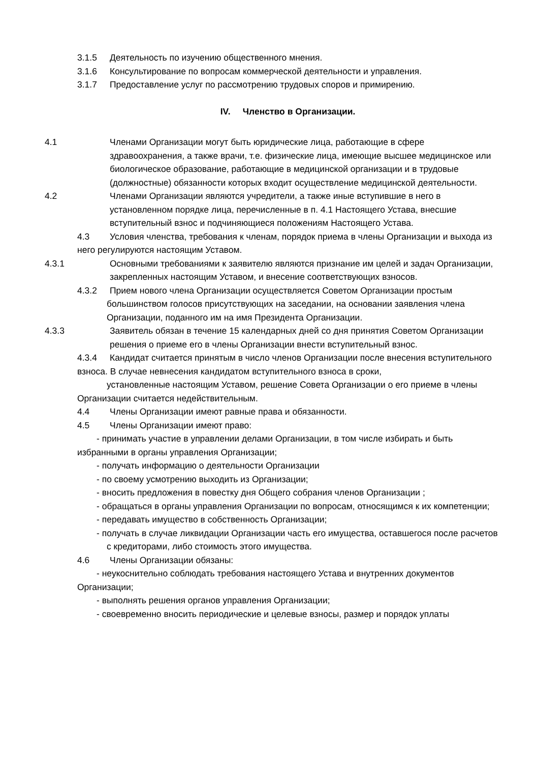3.1.5 Деятельность по изучению общественного мнения.
3.1.6 Консультирование по вопросам коммерческой деятельности и управления.
3.1.7 Предоставление услуг по рассмотрению трудовых споров и примирению.
IV. Членство в Организации.
4.1 Членами Организации могут быть юридические лица, работающие в сфере здравоохранения, а также врачи, т.е. физические лица, имеющие высшее медицинское или биологическое образование, работающие в медицинской организации и в трудовые (должностные) обязанности которых входит осуществление медицинской деятельности.
4.2 Членами Организации являются учредители, а также иные вступившие в него в установленном порядке лица, перечисленные в п. 4.1 Настоящего Устава, внесшие вступительный взнос и подчиняющиеся положениям Настоящего Устава.
4.3 Условия членства, требования к членам, порядок приема в члены Организации и выхода из него регулируются настоящим Уставом.
4.3.1 Основными требованиями к заявителю являются признание им целей и задач Организации, закрепленных настоящим Уставом, и внесение соответствующих взносов.
4.3.2 Прием нового члена Организации осуществляется Советом Организации простым
большинством голосов присутствующих на заседании, на основании заявления члена Организации, поданного им на имя Президента Организации.
4.3.3 Заявитель обязан в течение 15 календарных дней со дня принятия Советом Организации решения о приеме его в члены Организации внести вступительный взнос.
4.3.4 Кандидат считается принятым в число членов Организации после внесения вступительного взноса. В случае невнесения кандидатом вступительного взноса в сроки,
установленные настоящим Уставом, решение Совета Организации о его приеме в члены Организации считается недействительным.
4.4 Члены Организации имеют равные права и обязанности.
4.5 Члены Организации имеют право:
- принимать участие в управлении делами Организации, в том числе избирать и быть избранными в органы управления Организации;
- получать информацию о деятельности Организации
- по своему усмотрению выходить из Организации;
- вносить предложения в повестку дня Общего собрания членов Организации ;
- обращаться в органы управления Организации по вопросам, относящимся к их компетенции;
- передавать имущество в собственность Организации;
- получать в случае ликвидации Организации часть его имущества, оставшегося после расчетов с кредиторами, либо стоимость этого имущества.
4.6 Члены Организации обязаны:
- неукоснительно соблюдать требования настоящего Устава и внутренних документов Организации;
- выполнять решения органов управления Организации;
- своевременно вносить периодические и целевые взносы, размер и порядок уплаты